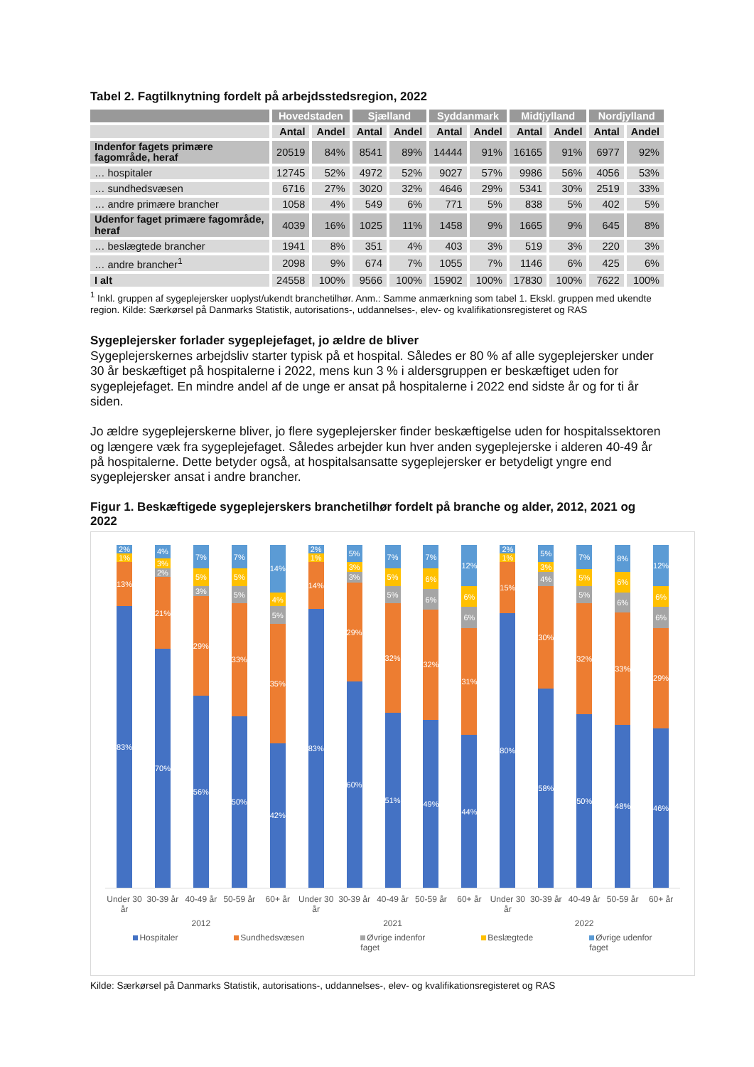Tabel 2. Fagtilknytning fordelt på arbejdsstedsregion, 2022
| | Hovedstaden | | Sjælland | | Syddanmark | | Midtjylland | | Nordjylland | |
| --- | --- | --- | --- | --- | --- | --- | --- | --- | --- | --- |
| | Antal | Andel | Antal | Andel | Antal | Andel | Antal | Andel | Antal | Andel |
| Indenfor fagets primære fagområde, heraf | 20519 | 84% | 8541 | 89% | 14444 | 91% | 16165 | 91% | 6977 | 92% |
| … hospitaler | 12745 | 52% | 4972 | 52% | 9027 | 57% | 9986 | 56% | 4056 | 53% |
| … sundhedsvæsen | 6716 | 27% | 3020 | 32% | 4646 | 29% | 5341 | 30% | 2519 | 33% |
| … andre primære brancher | 1058 | 4% | 549 | 6% | 771 | 5% | 838 | 5% | 402 | 5% |
| Udenfor faget primære fagområde, heraf | 4039 | 16% | 1025 | 11% | 1458 | 9% | 1665 | 9% | 645 | 8% |
| … beslægtede brancher | 1941 | 8% | 351 | 4% | 403 | 3% | 519 | 3% | 220 | 3% |
| … andre brancher<sup>1</sup> | 2098 | 9% | 674 | 7% | 1055 | 7% | 1146 | 6% | 425 | 6% |
| I alt | 24558 | 100% | 9566 | 100% | 15902 | 100% | 17830 | 100% | 7622 | 100% |
<sup>1</sup> Inkl. gruppen af sygeplejersker uoplyst/ukendt branchetilhør. Anm.: Samme anmærkning som tabel 1. Ekskl. gruppen med ukendte region. Kilde: Særkørsel på Danmarks Statistik, autorisations-, uddannelses-, elev- og kvalifikationsregisteret og RAS
Sygeplejersker forlader sygeplejefaget, jo ældre de bliver
Sygeplejerskernes arbejdsliv starter typisk på et hospital. Således er 80 % af alle sygeplejersker under 30 år beskæftiget på hospitalerne i 2022, mens kun 3 % i aldersgruppen er beskæftiget uden for sygeplejefaget. En mindre andel af de unge er ansat på hospitalerne i 2022 end sidste år og for ti år siden.
Jo ældre sygeplejerskerne bliver, jo flere sygeplejersker finder beskæftigelse uden for hospitalssektoren og længere væk fra sygeplejefaget. Således arbejder kun hver anden sygeplejerske i alderen 40-49 år på hospitalerne. Dette betyder også, at hospitalsansatte sygeplejersker er betydeligt yngre end sygeplejersker ansat i andre brancher.
Figur 1. Beskæftigede sygeplejerskers branchetilhør fordelt på branche og alder, 2012, 2021 og 2022
2%
1%
13%
83%
4%
3%
2%
21%
70%
7%
5%
3%
29%
56%
7%
5%
5%
33%
50%
14%
4%
5%
35%
42%
2%
1%
14%
83%
5%
3%
3%
29%
60%
7%
5%
5%
32%
51%
7%
6%
6%
32%
49%
12%
6%
6%
31%
44%
2%
1%
15%
80%
5%
3%
4%
30%
58%
7%
5%
5%
32%
50%
8%
6%
6%
33%
48%
12%
6%
6%
29%
46%
Under 30 år 30-39 år 40-49 år 50-59 år 60+ år Under 30 år 30-39 år 40-49 år 50-59 år 60+ år Under 30 år 30-39 år 40-49 år 50-59 år 60+ år
2012 2021 2022
Hospitaler Sundhedsvæsen Øvrige indenfor
faget
Beslægtede Øvrige udenfor
faget
Kilde: Særkørsel på Danmarks Statistik, autorisations-, uddannelses-, elev- og kvalifikationsregisteret og RAS